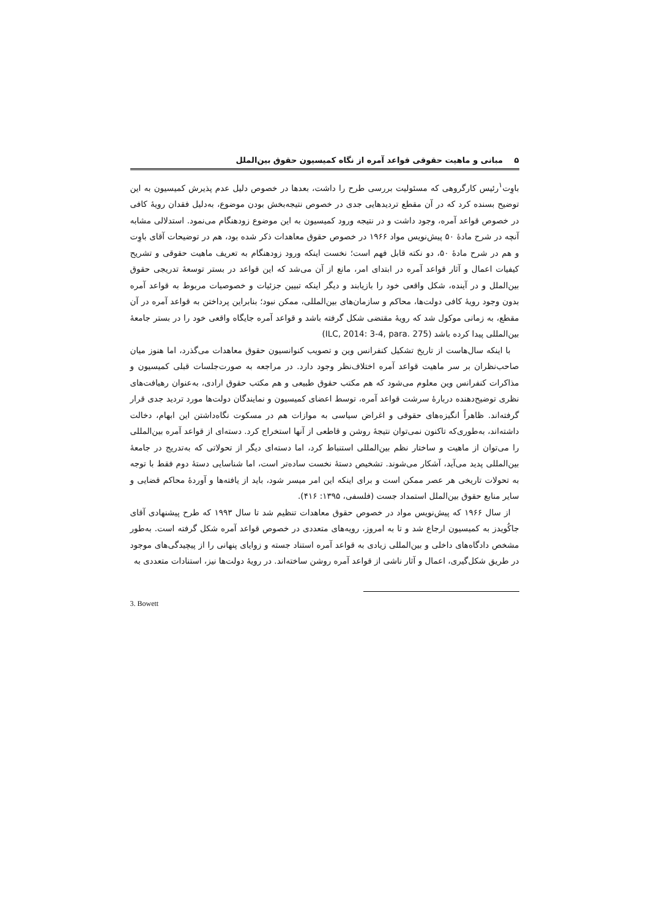۵ مبانی و ماهیت حقوقی قواعد آمره از نگاه کمیسیون حقوق بین‌الملل
باوِت<sup>۱</sup>رئیس کارگروهی که مسئولیت بررسی طرح را داشت، بعدها در خصوص دلیل عدم پذیرش کمیسیون به این توضیح بسنده کرد که در آن مقطع تردیدهایی جدی در خصوص نتیجه‌بخش بودن موضوع، به‌دلیل فقدان رویهٔ کافی در خصوص قواعد آمره، وجود داشت و در نتیجه ورود کمیسیون به این موضوع زودهنگام می‌نمود. استدلالی مشابه آنچه در شرح مادهٔ ۵۰ پیش‌نویس مواد ۱۹۶۶ در خصوص حقوق معاهدات ذکر شده بود، هم در توضیحات آقای باوِت و هم در شرح مادهٔ ۵۰، دو نکته قابل فهم است؛ نخست اینکه ورود زودهنگام به تعریف ماهیت حقوقی و تشریح کیفیات اعمال و آثار قواعد آمره در ابتدای امر، مانع از آن می‌شد که این قواعد در بستر توسعهٔ تدریجی حقوق بین‌الملل و در آینده، شکل واقعی خود را بازیابند و دیگر اینکه تبیین جزئیات و خصوصیات مربوط به قواعد آمره بدون وجود رویهٔ کافی دولت‌ها، محاکم و سازمان‌های بین‌المللی، ممکن نبود؛ بنابراین پرداختن به قواعد آمره در آن مقطع، به زمانی موکول شد که رویهٔ مقتضی شکل گرفته باشد و قواعد آمره جایگاه واقعی خود را در بستر جامعهٔ بین‌المللی پیدا کرده باشد (ILC, 2014: 3-4, para. 275)
با اینکه سال‌هاست از تاریخ تشکیل کنفرانس وین و تصویب کنوانسیون حقوق معاهدات می‌گذرد، اما هنوز میان صاحب‌نظران بر سر ماهیت قواعد آمره اختلاف‌نظر وجود دارد. در مراجعه به صورت‌جلسات قبلی کمیسیون و مذاکرات کنفرانس وین معلوم می‌شود که هم مکتب حقوق طبیعی و هم مکتب حقوق ارادی، به‌عنوان رهیافت‌های نظری توضیح‌دهنده دربارهٔ سرشت قواعد آمره، توسط اعضای کمیسیون و نمایندگان دولت‌ها مورد تردید جدی قرار گرفته‌اند. ظاهراً انگیزه‌های حقوقی و اغراض سیاسی به موازات هم در مسکوت نگاه‌داشتن این ابهام، دخالت داشته‌اند، به‌طوری‌که تاکنون نمی‌توان نتیجهٔ روشن و قاطعی از آنها استخراج کرد. دسته‌ای از قواعد آمره بین‌المللی را می‌توان از ماهیت و ساختار نظم بین‌المللی استنباط کرد، اما دسته‌ای دیگر از تحولاتی که به‌تدریج در جامعهٔ بین‌المللی پدید می‌آید، آشکار می‌شوند. تشخیص دستهٔ نخست ساده‌تر است، اما شناسایی دستهٔ دوم فقط با توجه به تحولات تاریخی هر عصر ممکن است و برای اینکه این امر میسر شود، باید از یافته‌ها و آوردهٔ محاکم قضایی و سایر منابع حقوق بین‌الملل استمداد جست (فلسفی، ۱۳۹۵: ۴۱۶).
از سال ۱۹۶۶ که پیش‌نویس مواد در خصوص حقوق معاهدات تنظیم شد تا سال ۱۹۹۳ که طرح پیشنهادی آقای جاکُویدز به کمیسیون ارجاع شد و تا به امروز، رویه‌های متعددی در خصوص قواعد آمره شکل گرفته است. به‌طور مشخص دادگاه‌های داخلی و بین‌المللی زیادی به قواعد آمره استناد جسته و زوایای پنهانی را از پیچیدگی‌های موجود در طریق شکل‌گیری، اعمال و آثار ناشی از قواعد آمره روشن ساخته‌اند. در رویهٔ دولت‌ها نیز، استنادات متعددی به
3. Bowett